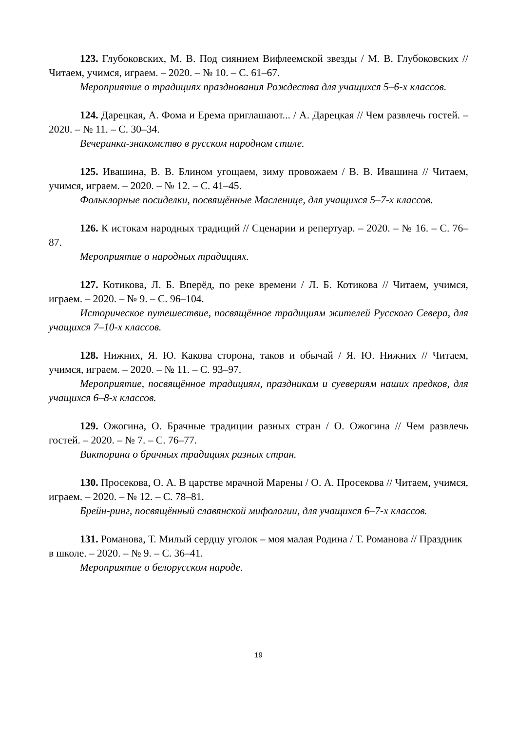123. Глубоковских, М. В. Под сиянием Вифлеемской звезды / М. В. Глубоковских // Читаем, учимся, играем. – 2020. – № 10. – С. 61–67.
Мероприятие о традициях празднования Рождества для учащихся 5–6-х классов.
124. Дарецкая, А. Фома и Ерема приглашают... / А. Дарецкая // Чем развлечь гостей. – 2020. – № 11. – С. 30–34.
Вечеринка-знакомство в русском народном стиле.
125. Ивашина, В. В. Блином угощаем, зиму провожаем / В. В. Ивашина // Читаем, учимся, играем. – 2020. – № 12. – С. 41–45.
Фольклорные посиделки, посвящённые Масленице, для учащихся 5–7-х классов.
126. К истокам народных традиций // Сценарии и репертуар. – 2020. – № 16. – С. 76–87.
Мероприятие о народных традициях.
127. Котикова, Л. Б. Вперёд, по реке времени / Л. Б. Котикова // Читаем, учимся, играем. – 2020. – № 9. – С. 96–104.
Историческое путешествие, посвящённое традициям жителей Русского Севера, для учащихся 7–10-х классов.
128. Нижних, Я. Ю. Какова сторона, таков и обычай / Я. Ю. Нижних // Читаем, учимся, играем. – 2020. – № 11. – С. 93–97.
Мероприятие, посвящённое традициям, праздникам и суевериям наших предков, для учащихся 6–8-х классов.
129. Ожогина, О. Брачные традиции разных стран / О. Ожогина // Чем развлечь гостей. – 2020. – № 7. – С. 76–77.
Викторина о брачных традициях разных стран.
130. Просекова, О. А. В царстве мрачной Марены / О. А. Просекова // Читаем, учимся, играем. – 2020. – № 12. – С. 78–81.
Брейн-ринг, посвящённый славянской мифологии, для учащихся 6–7-х классов.
131. Романова, Т. Милый сердцу уголок – моя малая Родина / Т. Романова // Праздник в школе. – 2020. – № 9. – С. 36–41.
Мероприятие о белорусском народе.
19